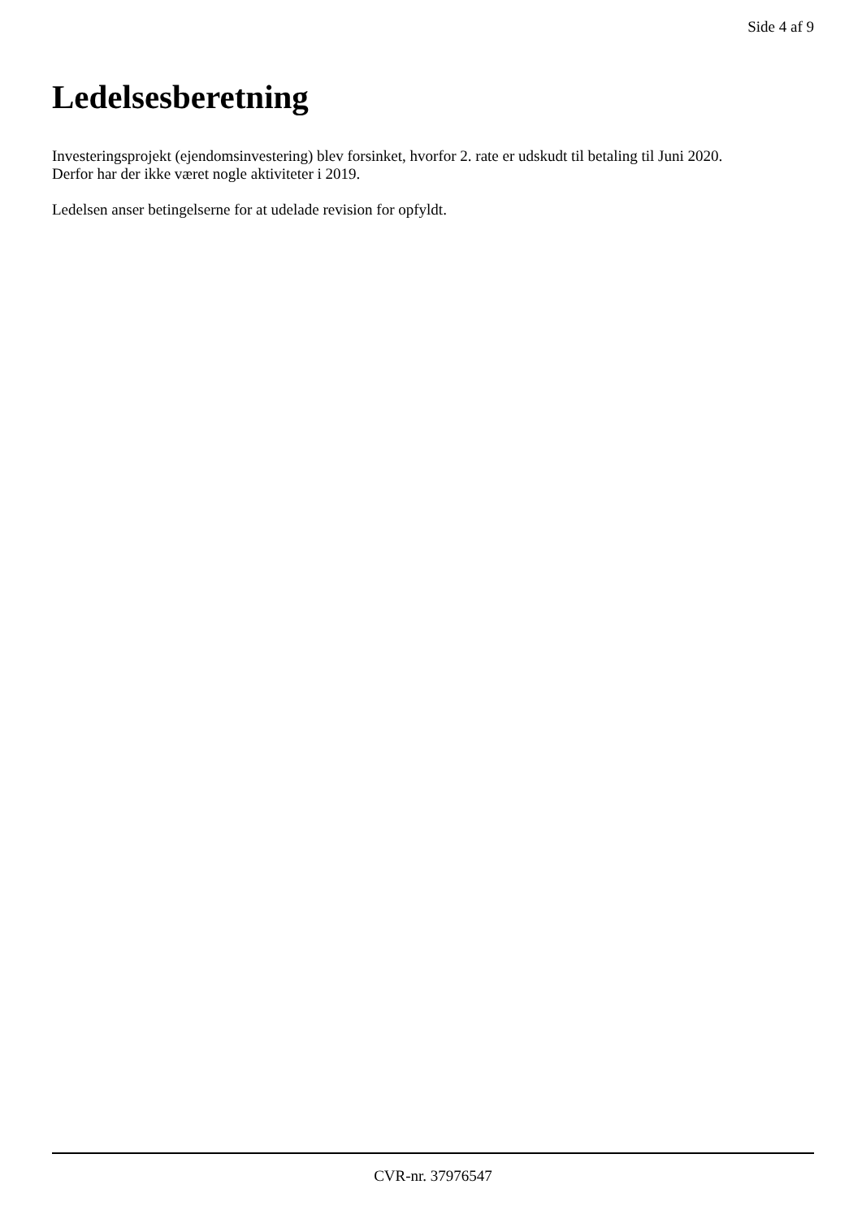Side 4 af 9
Ledelsesberetning
Investeringsprojekt (ejendomsinvestering) blev forsinket, hvorfor 2. rate er udskudt til betaling til Juni 2020.
Derfor har der ikke været nogle aktiviteter i 2019.
Ledelsen anser betingelserne for at udelade revision for opfyldt.
CVR-nr. 37976547